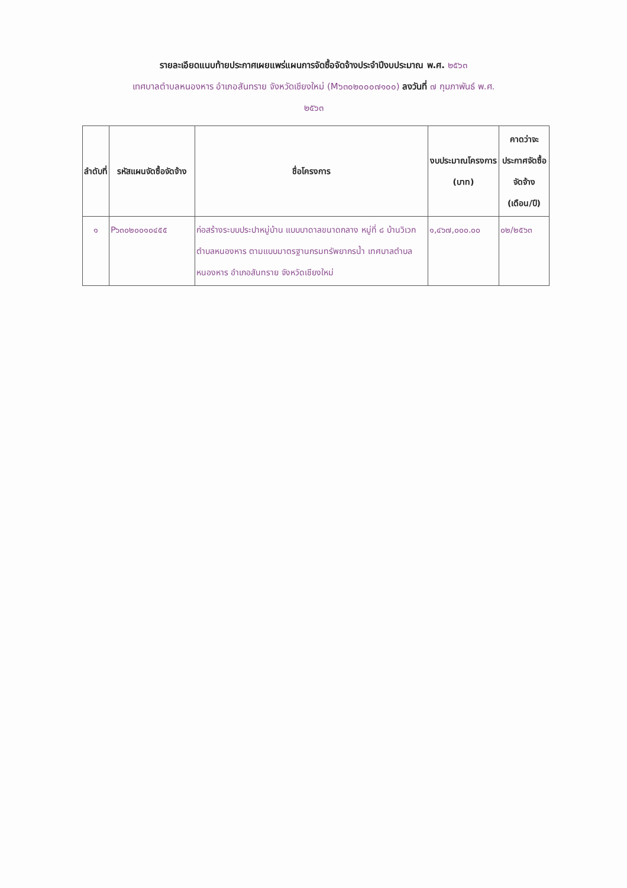รายละเอียดแนบท้ายประกาศเผยแพร่แผนการจัดซื้อจัดจ้างประจำปีงบประมาณ พ.ศ. ๒๕๖๓
เทศบาลตำบลหนองหาร อำเภอสันทราย จังหวัดเชียงใหม่ (M๖๓๐๒๐๐๐๗๑๐๐) ลงวันที่ ๗ กุมภาพันธ์ พ.ศ.
๒๕๖๓
| ลำดับที่ | รหัสแผนจัดซื้อจัดจ้าง | ชื่อโครงการ | งบประมาณโครงการ (บาท) | คาดว่าจะประกาศจัดซื้อจัดจ้าง (เดือน/ปี) |
| --- | --- | --- | --- | --- |
| ๑ | P๖๓๐๒๐๐๑๐๔๕๕ | ก่อสร้างระบบประปาหมู่บ้าน แบบบาดาลขนาดกลาง หมู่ที่ ๘ บ้านวิเวก ตำบลหนองหาร ตามแบบมาตรฐานกรมทรัพยากรน้ำ เทศบาลตำบลหนองหาร อำเภอสันทราย จังหวัดเชียงใหม่ | ๑,๔๖๗,๐๐๐.๐๐ | ๐๒/๒๕๖๓ |